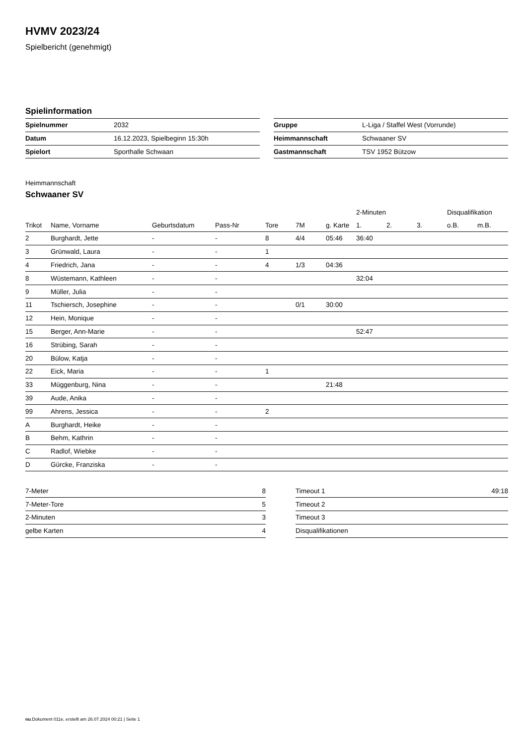HVMV 2023/24
Spielbericht (genehmigt)
Spielinformation
| Spielnummer | 2032 |
| Datum | 16.12.2023, Spielbeginn 15:30h |
| Spielort | Sporthalle Schwaan |
| Gruppe | L-Liga / Staffel West (Vorrunde) |
| Heimmannschaft | Schwaaner SV |
| Gastmannschaft | TSV 1952 Bützow |
Heimmannschaft
Schwaaner SV
| | | | | | | | 2-Minuten | | | Disqualifikation | |
| Trikot | Name, Vorname | Geburtsdatum | Pass-Nr | Tore | 7M | g. Karte | 1. | 2. | 3. | o.B. | m.B. |
| 2 | Burghardt, Jette | - | - | 8 | 4/4 | 05:46 | 36:40 | | | | |
| 3 | Grünwald, Laura | - | - | 1 | | | | | | | |
| 4 | Friedrich, Jana | - | - | 4 | 1/3 | 04:36 | | | | | |
| 8 | Wüstemann, Kathleen | - | - | | | | 32:04 | | | | |
| 9 | Müller, Julia | - | - | | | | | | | | |
| 11 | Tschiersch, Josephine | - | - | | 0/1 | 30:00 | | | | | |
| 12 | Hein, Monique | - | - | | | | | | | | |
| 15 | Berger, Ann-Marie | - | - | | | | 52:47 | | | | |
| 16 | Strübing, Sarah | - | - | | | | | | | | |
| 20 | Bülow, Katja | - | - | | | | | | | | |
| 22 | Eick, Maria | - | - | 1 | | | | | | | |
| 33 | Müggenburg, Nina | - | - | | | 21:48 | | | | | |
| 39 | Aude, Anika | - | - | | | | | | | | |
| 99 | Ahrens, Jessica | - | - | 2 | | | | | | | |
| A | Burghardt, Heike | - | - | | | | | | | | |
| B | Behm, Kathrin | - | - | | | | | | | | |
| C | Radlof, Wiebke | - | - | | | | | | | | |
| D | Gürcke, Franziska | - | - | | | | | | | | |
| 7-Meter | 8 |
| 7-Meter-Tore | 5 |
| 2-Minuten | 3 |
| gelbe Karten | 4 |
| Timeout 1 | 49:18 |
| Timeout 2 | |
| Timeout 3 | |
| Disqualifikationen | |
nu.Dokument 011e, erstellt am 26.07.2024 00:21 | Seite 1